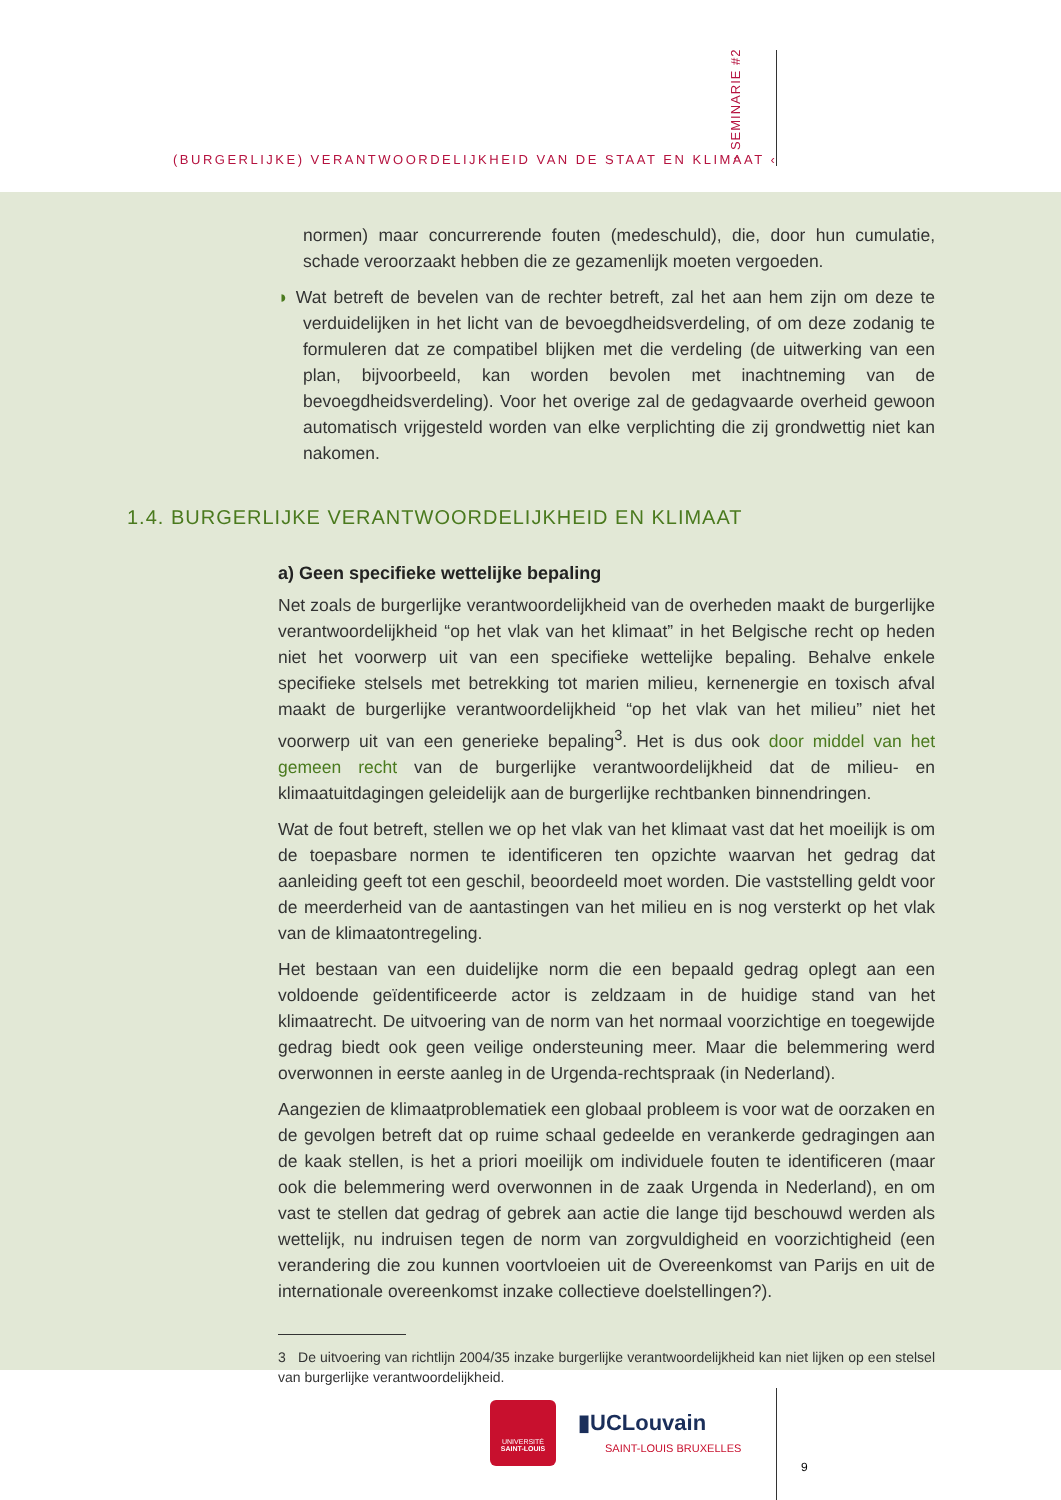› SEMINARIE #2
(BURGERLIJKE) VERANTWOORDELIJKHEID VAN DE STAAT EN KLIMAAT ‹
normen) maar concurrerende fouten (medeschuld), die, door hun cumulatie, schade veroorzaakt hebben die ze gezamenlijk moeten vergoeden.
◗ Wat betreft de bevelen van de rechter betreft, zal het aan hem zijn om deze te verduidelijken in het licht van de bevoegdheidsverdeling, of om deze zodanig te formuleren dat ze compatibel blijken met die verdeling (de uitwerking van een plan, bijvoorbeeld, kan worden bevolen met inachtneming van de bevoegdheidsverdeling). Voor het overige zal de gedagvaarde overheid gewoon automatisch vrijgesteld worden van elke verplichting die zij grondwettig niet kan nakomen.
1.4. BURGERLIJKE VERANTWOORDELIJKHEID EN KLIMAAT
a) Geen specifieke wettelijke bepaling
Net zoals de burgerlijke verantwoordelijkheid van de overheden maakt de burgerlijke verantwoordelijkheid “op het vlak van het klimaat” in het Belgische recht op heden niet het voorwerp uit van een specifieke wettelijke bepaling. Behalve enkele specifieke stelsels met betrekking tot marien milieu, kernenergie en toxisch afval maakt de burgerlijke verantwoordelijkheid “op het vlak van het milieu” niet het voorwerp uit van een generieke bepaling<sup>3</sup>. Het is dus ook door middel van het gemeen recht van de burgerlijke verantwoordelijkheid dat de milieu- en klimaatuitdagingen geleidelijk aan de burgerlijke rechtbanken binnendringen.
Wat de fout betreft, stellen we op het vlak van het klimaat vast dat het moeilijk is om de toepasbare normen te identificeren ten opzichte waarvan het gedrag dat aanleiding geeft tot een geschil, beoordeeld moet worden. Die vaststelling geldt voor de meerderheid van de aantastingen van het milieu en is nog versterkt op het vlak van de klimaatontregeling.
Het bestaan van een duidelijke norm die een bepaald gedrag oplegt aan een voldoende geïdentificeerde actor is zeldzaam in de huidige stand van het klimaatrecht. De uitvoering van de norm van het normaal voorzichtige en toegewijde gedrag biedt ook geen veilige ondersteuning meer. Maar die belemmering werd overwonnen in eerste aanleg in de Urgenda-rechtspraak (in Nederland).
Aangezien de klimaatproblematiek een globaal probleem is voor wat de oorzaken en de gevolgen betreft dat op ruime schaal gedeelde en verankerde gedragingen aan de kaak stellen, is het a priori moeilijk om individuele fouten te identificeren (maar ook die belemmering werd overwonnen in de zaak Urgenda in Nederland), en om vast te stellen dat gedrag of gebrek aan actie die lange tijd beschouwd werden als wettelijk, nu indruisen tegen de norm van zorgvuldigheid en voorzichtigheid (een verandering die zou kunnen voortvloeien uit de Overeenkomst van Parijs en uit de internationale overeenkomst inzake collectieve doelstellingen?).
3 De uitvoering van richtlijn 2004/35 inzake burgerlijke verantwoordelijkheid kan niet lijken op een stelsel van burgerlijke verantwoordelijkheid.
UNIVERSITÉ
SAINT-LOUIS
▮UCLouvain
SAINT-LOUIS BRUXELLES
9